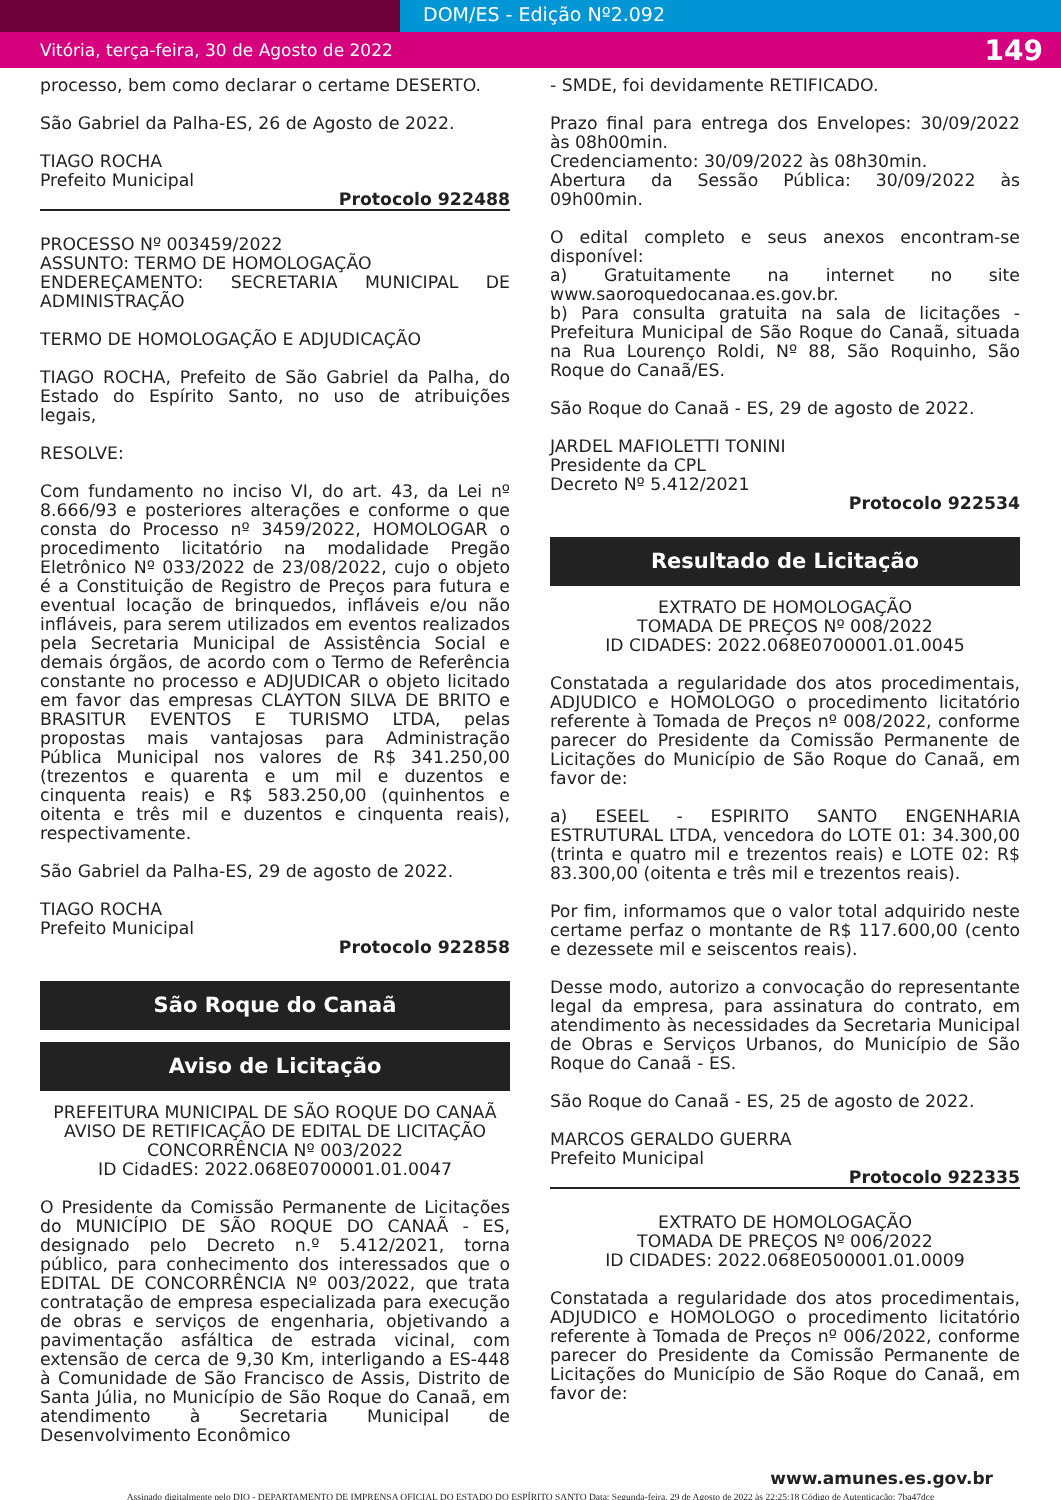DOM/ES - Edição Nº2.092
Vitória, terça-feira, 30 de Agosto de 2022 149
processo, bem como declarar o certame DESERTO.
São Gabriel da Palha-ES, 26 de Agosto de 2022.
TIAGO ROCHA
Prefeito Municipal
Protocolo 922488
PROCESSO Nº 003459/2022
ASSUNTO: TERMO DE HOMOLOGAÇÃO
ENDEREÇAMENTO: SECRETARIA MUNICIPAL DE ADMINISTRAÇÃO
TERMO DE HOMOLOGAÇÃO E ADJUDICAÇÃO
TIAGO ROCHA, Prefeito de São Gabriel da Palha, do Estado do Espírito Santo, no uso de atribuições legais,
RESOLVE:
Com fundamento no inciso VI, do art. 43, da Lei nº 8.666/93 e posteriores alterações e conforme o que consta do Processo nº 3459/2022, HOMOLOGAR o procedimento licitatório na modalidade Pregão Eletrônico Nº 033/2022 de 23/08/2022, cujo o objeto é a Constituição de Registro de Preços para futura e eventual locação de brinquedos, infláveis e/ou não infláveis, para serem utilizados em eventos realizados pela Secretaria Municipal de Assistência Social e demais órgãos, de acordo com o Termo de Referência constante no processo e ADJUDICAR o objeto licitado em favor das empresas CLAYTON SILVA DE BRITO e BRASITUR EVENTOS E TURISMO LTDA, pelas propostas mais vantajosas para Administração Pública Municipal nos valores de R$ 341.250,00 (trezentos e quarenta e um mil e duzentos e cinquenta reais) e R$ 583.250,00 (quinhentos e oitenta e três mil e duzentos e cinquenta reais), respectivamente.
São Gabriel da Palha-ES, 29 de agosto de 2022.
TIAGO ROCHA
Prefeito Municipal
Protocolo 922858
São Roque do Canaã
Aviso de Licitação
PREFEITURA MUNICIPAL DE SÃO ROQUE DO CANAÃ
AVISO DE RETIFICAÇÃO DE EDITAL DE LICITAÇÃO
CONCORRÊNCIA Nº 003/2022
ID CidadES: 2022.068E0700001.01.0047
O Presidente da Comissão Permanente de Licitações do MUNICÍPIO DE SÃO ROQUE DO CANAÃ - ES, designado pelo Decreto n.º 5.412/2021, torna público, para conhecimento dos interessados que o EDITAL DE CONCORRÊNCIA Nº 003/2022, que trata contratação de empresa especializada para execução de obras e serviços de engenharia, objetivando a pavimentação asfáltica de estrada vicinal, com extensão de cerca de 9,30 Km, interligando a ES-448 à Comunidade de São Francisco de Assis, Distrito de Santa Júlia, no Município de São Roque do Canaã, em atendimento à Secretaria Municipal de Desenvolvimento Econômico
- SMDE, foi devidamente RETIFICADO.
Prazo final para entrega dos Envelopes: 30/09/2022 às 08h00min.
Credenciamento: 30/09/2022 às 08h30min.
Abertura da Sessão Pública: 30/09/2022 às 09h00min.
O edital completo e seus anexos encontram-se disponível:
a) Gratuitamente na internet no site www.saoroquedocanaa.es.gov.br.
b) Para consulta gratuita na sala de licitações - Prefeitura Municipal de São Roque do Canaã, situada na Rua Lourenço Roldi, Nº 88, São Roquinho, São Roque do Canaã/ES.
São Roque do Canaã - ES, 29 de agosto de 2022.
JARDEL MAFIOLETTI TONINI
Presidente da CPL
Decreto Nº 5.412/2021
Protocolo 922534
Resultado de Licitação
EXTRATO DE HOMOLOGAÇÃO
TOMADA DE PREÇOS Nº 008/2022
ID CIDADES: 2022.068E0700001.01.0045
Constatada a regularidade dos atos procedimentais, ADJUDICO e HOMOLOGO o procedimento licitatório referente à Tomada de Preços nº 008/2022, conforme parecer do Presidente da Comissão Permanente de Licitações do Município de São Roque do Canaã, em favor de:
a) ESEEL - ESPIRITO SANTO ENGENHARIA ESTRUTURAL LTDA, vencedora do LOTE 01: 34.300,00 (trinta e quatro mil e trezentos reais) e LOTE 02: R$ 83.300,00 (oitenta e três mil e trezentos reais).
Por fim, informamos que o valor total adquirido neste certame perfaz o montante de R$ 117.600,00 (cento e dezessete mil e seiscentos reais).
Desse modo, autorizo a convocação do representante legal da empresa, para assinatura do contrato, em atendimento às necessidades da Secretaria Municipal de Obras e Serviços Urbanos, do Município de São Roque do Canaã - ES.
São Roque do Canaã - ES, 25 de agosto de 2022.
MARCOS GERALDO GUERRA
Prefeito Municipal
Protocolo 922335
EXTRATO DE HOMOLOGAÇÃO
TOMADA DE PREÇOS Nº 006/2022
ID CIDADES: 2022.068E0500001.01.0009
Constatada a regularidade dos atos procedimentais, ADJUDICO e HOMOLOGO o procedimento licitatório referente à Tomada de Preços nº 006/2022, conforme parecer do Presidente da Comissão Permanente de Licitações do Município de São Roque do Canaã, em favor de:
www.amunes.es.gov.br
Assinado digitalmente pelo DIO - DEPARTAMENTO DE IMPRENSA OFICIAL DO ESTADO DO ESPÍRITO SANTO Data: Segunda-feira, 29 de Agosto de 2022 às 22:25:18 Código de Autenticação: 7ba47dce